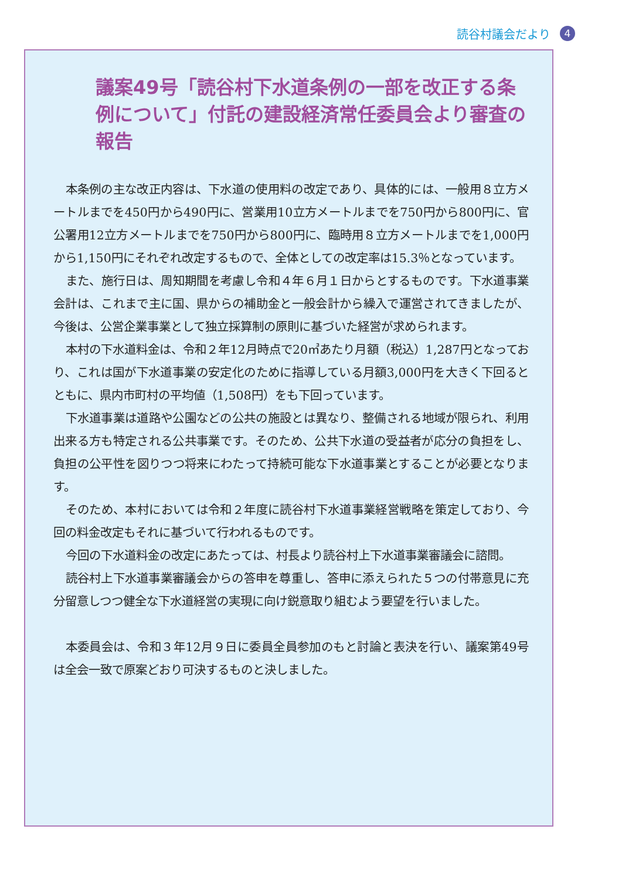読谷村議会だより 4
議案49号「読谷村下水道条例の一部を改正する条例について」付託の建設経済常任委員会より審査の報告
本条例の主な改正内容は、下水道の使用料の改定であり、具体的には、一般用８立方メートルまでを450円から490円に、営業用10立方メートルまでを750円から800円に、官公署用12立方メートルまでを750円から800円に、臨時用８立方メートルまでを1,000円から1,150円にそれぞれ改定するもので、全体としての改定率は15.3％となっています。
また、施行日は、周知期間を考慮し令和４年６月１日からとするものです。下水道事業会計は、これまで主に国、県からの補助金と一般会計から繰入で運営されてきましたが、今後は、公営企業事業として独立採算制の原則に基づいた経営が求められます。
本村の下水道料金は、令和２年12月時点で20㎥あたり月額（税込）1,287円となっており、これは国が下水道事業の安定化のために指導している月額3,000円を大きく下回るとともに、県内市町村の平均値（1,508円）をも下回っています。
下水道事業は道路や公園などの公共の施設とは異なり、整備される地域が限られ、利用出来る方も特定される公共事業です。そのため、公共下水道の受益者が応分の負担をし、負担の公平性を図りつつ将来にわたって持続可能な下水道事業とすることが必要となります。
そのため、本村においては令和２年度に読谷村下水道事業経営戦略を策定しており、今回の料金改定もそれに基づいて行われるものです。
今回の下水道料金の改定にあたっては、村長より読谷村上下水道事業審議会に諮問。
読谷村上下水道事業審議会からの答申を尊重し、答申に添えられた５つの付帯意見に充分留意しつつ健全な下水道経営の実現に向け鋭意取り組むよう要望を行いました。
本委員会は、令和３年12月９日に委員全員参加のもと討論と表決を行い、議案第49号は全会一致で原案どおり可決するものと決しました。